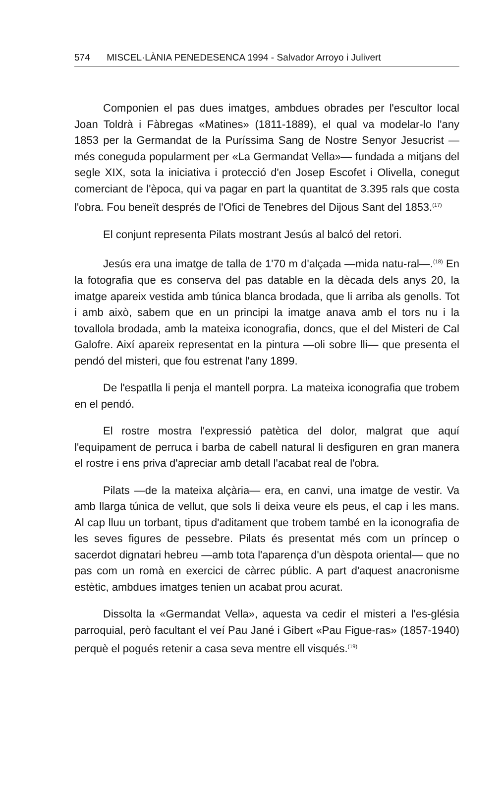574 MISCEL·LÀNIA PENEDESENCA 1994 - Salvador Arroyo i Julivert
Componien el pas dues imatges, ambdues obrades per l'escultor local Joan Toldrà i Fàbregas «Matines» (1811-1889), el qual va modelar-lo l'any 1853 per la Germandat de la Puríssima Sang de Nostre Senyor Jesucrist —més coneguda popularment per «La Germandat Vella»— fundada a mitjans del segle XIX, sota la iniciativa i protecció d'en Josep Escofet i Olivella, conegut comerciant de l'època, qui va pagar en part la quantitat de 3.395 rals que costa l'obra. Fou beneït després de l'Ofici de Tenebres del Dijous Sant del 1853.<sup>(17)</sup>
El conjunt representa Pilats mostrant Jesús al balcó del retori.
Jesús era una imatge de talla de 1'70 m d'alçada —mida natu-ral—.<sup>(18)</sup> En la fotografia que es conserva del pas datable en la dècada dels anys 20, la imatge apareix vestida amb túnica blanca brodada, que li arriba als genolls. Tot i amb això, sabem que en un principi la imatge anava amb el tors nu i la tovallola brodada, amb la mateixa iconografia, doncs, que el del Misteri de Cal Galofre. Així apareix representat en la pintura —oli sobre lli— que presenta el pendó del misteri, que fou estrenat l'any 1899.
De l'espatlla li penja el mantell porpra. La mateixa iconografia que trobem en el pendó.
El rostre mostra l'expressió patètica del dolor, malgrat que aquí l'equipament de perruca i barba de cabell natural li desfiguren en gran manera el rostre i ens priva d'apreciar amb detall l'acabat real de l'obra.
Pilats —de la mateixa alçària— era, en canvi, una imatge de vestir. Va amb llarga túnica de vellut, que sols li deixa veure els peus, el cap i les mans. Al cap lluu un torbant, tipus d'aditament que trobem també en la iconografia de les seves figures de pessebre. Pilats és presentat més com un príncep o sacerdot dignatari hebreu —amb tota l'aparença d'un dèspota oriental— que no pas com un romà en exercici de càrrec públic. A part d'aquest anacronisme estètic, ambdues imatges tenien un acabat prou acurat.
Dissolta la «Germandat Vella», aquesta va cedir el misteri a l'es-glésia parroquial, però facultant el veí Pau Jané i Gibert «Pau Figue-ras» (1857-1940) perquè el pogués retenir a casa seva mentre ell visqués.<sup>(19)</sup>